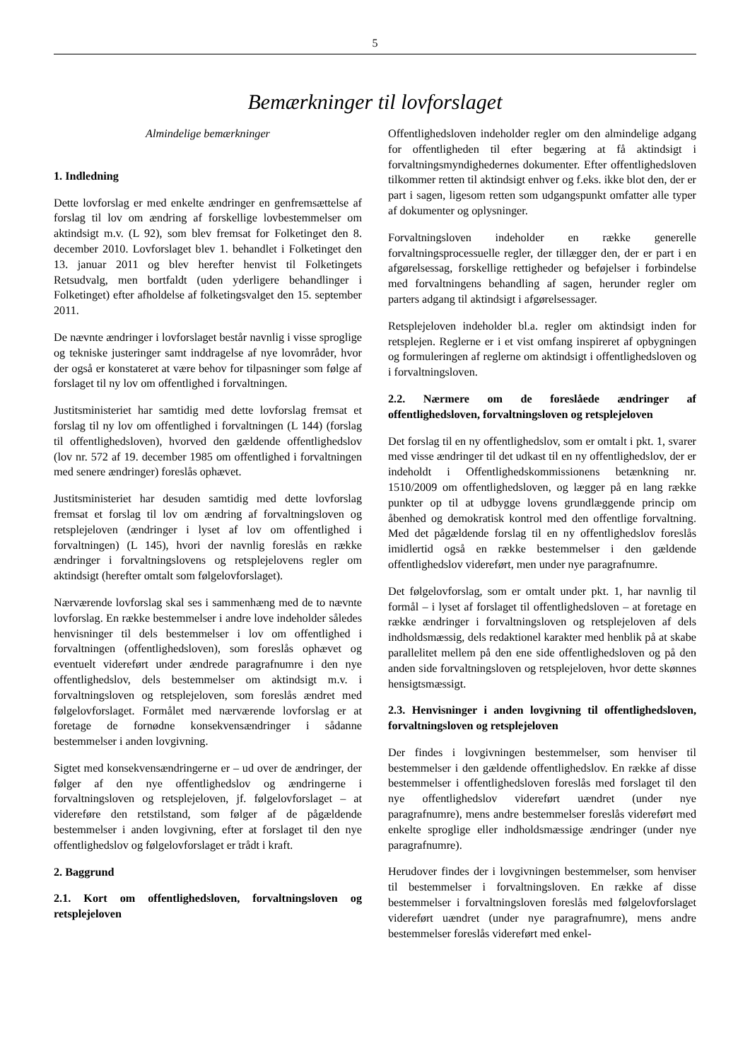5
Bemærkninger til lovforslaget
Almindelige bemærkninger
1. Indledning
Dette lovforslag er med enkelte ændringer en genfremsættelse af forslag til lov om ændring af forskellige lovbestemmelser om aktindsigt m.v. (L 92), som blev fremsat for Folketinget den 8. december 2010. Lovforslaget blev 1. behandlet i Folketinget den 13. januar 2011 og blev herefter henvist til Folketingets Retsudvalg, men bortfaldt (uden yderligere behandlinger i Folketinget) efter afholdelse af folketingsvalget den 15. september 2011.
De nævnte ændringer i lovforslaget består navnlig i visse sproglige og tekniske justeringer samt inddragelse af nye lovområder, hvor der også er konstateret at være behov for tilpasninger som følge af forslaget til ny lov om offentlighed i forvaltningen.
Justitsministeriet har samtidig med dette lovforslag fremsat et forslag til ny lov om offentlighed i forvaltningen (L 144) (forslag til offentlighedsloven), hvorved den gældende offentlighedslov (lov nr. 572 af 19. december 1985 om offentlighed i forvaltningen med senere ændringer) foreslås ophævet.
Justitsministeriet har desuden samtidig med dette lovforslag fremsat et forslag til lov om ændring af forvaltningsloven og retsplejeloven (ændringer i lyset af lov om offentlighed i forvaltningen) (L 145), hvori der navnlig foreslås en række ændringer i forvaltningslovens og retsplejelovens regler om aktindsigt (herefter omtalt som følgelovforslaget).
Nærværende lovforslag skal ses i sammenhæng med de to nævnte lovforslag. En række bestemmelser i andre love indeholder således henvisninger til dels bestemmelser i lov om offentlighed i forvaltningen (offentlighedsloven), som foreslås ophævet og eventuelt videreført under ændrede paragrafnumre i den nye offentlighedslov, dels bestemmelser om aktindsigt m.v. i forvaltningsloven og retsplejeloven, som foreslås ændret med følgelovforslaget. Formålet med nærværende lovforslag er at foretage de fornødne konsekvensændringer i sådanne bestemmelser i anden lovgivning.
Sigtet med konsekvensændringerne er – ud over de ændringer, der følger af den nye offentlighedslov og ændringerne i forvaltningsloven og retsplejeloven, jf. følgelovforslaget – at videreføre den retstilstand, som følger af de pågældende bestemmelser i anden lovgivning, efter at forslaget til den nye offentlighedslov og følgelovforslaget er trådt i kraft.
2. Baggrund
2.1. Kort om offentlighedsloven, forvaltningsloven og retsplejeloven
Offentlighedsloven indeholder regler om den almindelige adgang for offentligheden til efter begæring at få aktindsigt i forvaltningsmyndighedernes dokumenter. Efter offentlighedsloven tilkommer retten til aktindsigt enhver og f.eks. ikke blot den, der er part i sagen, ligesom retten som udgangspunkt omfatter alle typer af dokumenter og oplysninger.
Forvaltningsloven indeholder en række generelle forvaltningsprocessuelle regler, der tillægger den, der er part i en afgørelsessag, forskellige rettigheder og beføjelser i forbindelse med forvaltningens behandling af sagen, herunder regler om parters adgang til aktindsigt i afgørelsessager.
Retsplejeloven indeholder bl.a. regler om aktindsigt inden for retsplejen. Reglerne er i et vist omfang inspireret af opbygningen og formuleringen af reglerne om aktindsigt i offentlighedsloven og i forvaltningsloven.
2.2. Nærmere om de foreslåede ændringer af offentlighedsloven, forvaltningsloven og retsplejeloven
Det forslag til en ny offentlighedslov, som er omtalt i pkt. 1, svarer med visse ændringer til det udkast til en ny offentlighedslov, der er indeholdt i Offentlighedskommissionens betænkning nr. 1510/2009 om offentlighedsloven, og lægger på en lang række punkter op til at udbygge lovens grundlæggende princip om åbenhed og demokratisk kontrol med den offentlige forvaltning. Med det pågældende forslag til en ny offentlighedslov foreslås imidlertid også en række bestemmelser i den gældende offentlighedslov videreført, men under nye paragrafnumre.
Det følgelovforslag, som er omtalt under pkt. 1, har navnlig til formål – i lyset af forslaget til offentlighedsloven – at foretage en række ændringer i forvaltningsloven og retsplejeloven af dels indholdsmæssig, dels redaktionel karakter med henblik på at skabe parallelitet mellem på den ene side offentlighedsloven og på den anden side forvaltningsloven og retsplejeloven, hvor dette skønnes hensigtsmæssigt.
2.3. Henvisninger i anden lovgivning til offentlighedsloven, forvaltningsloven og retsplejeloven
Der findes i lovgivningen bestemmelser, som henviser til bestemmelser i den gældende offentlighedslov. En række af disse bestemmelser i offentlighedsloven foreslås med forslaget til den nye offentlighedslov videreført uændret (under nye paragrafnumre), mens andre bestemmelser foreslås videreført med enkelte sproglige eller indholdsmæssige ændringer (under nye paragrafnumre).
Herudover findes der i lovgivningen bestemmelser, som henviser til bestemmelser i forvaltningsloven. En række af disse bestemmelser i forvaltningsloven foreslås med følgelovforslaget videreført uændret (under nye paragrafnumre), mens andre bestemmelser foreslås videreført med enkel-